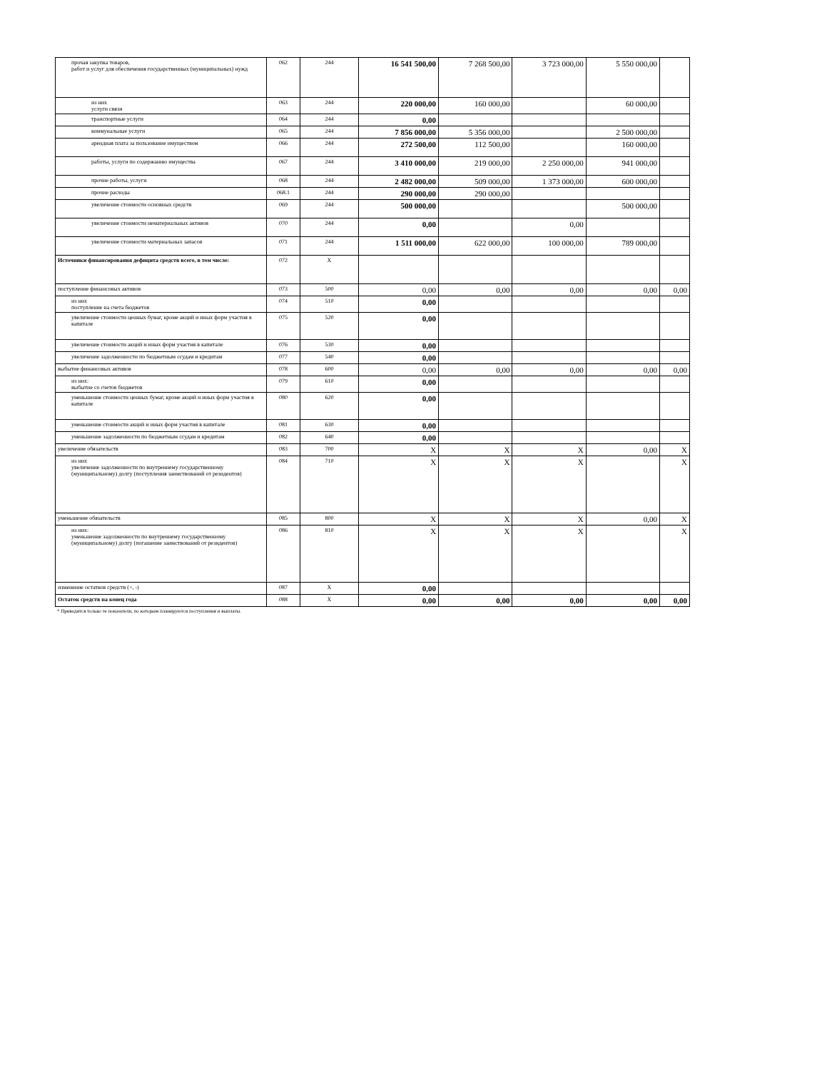| прочая закупка товаров, работ и услуг для обеспечения государственных (муниципальных) нужд | 062 | 244 | 16 541 500,00 | 7 268 500,00 | 3 723 000,00 | 5 550 000,00 | |
| из них услуги связи | 063 | 244 | 220 000,00 | 160 000,00 | | 60 000,00 | |
| транспортные услуги | 064 | 244 | 0,00 | | | | |
| коммунальные услуги | 065 | 244 | 7 856 000,00 | 5 356 000,00 | | 2 500 000,00 | |
| арендная плата за пользование имуществом | 066 | 244 | 272 500,00 | 112 500,00 | | 160 000,00 | |
| работы, услуги по содержанию имущества | 067 | 244 | 3 410 000,00 | 219 000,00 | 2 250 000,00 | 941 000,00 | |
| прочие работы, услуги | 068 | 244 | 2 482 000,00 | 509 000,00 | 1 373 000,00 | 600 000,00 | |
| прочие расходы | 068.1 | 244 | 290 000,00 | 290 000,00 | | | |
| увеличение стоимости основных средств | 069 | 244 | 500 000,00 | | | 500 000,00 | |
| увеличение стоимости нематериальных активов | 070 | 244 | 0,00 | | 0,00 | | |
| увеличение стоимости материальных запасов | 071 | 244 | 1 511 000,00 | 622 000,00 | 100 000,00 | 789 000,00 | |
| Источники финансирования дефицита средств всего, в том числе: | 072 | X | | | | | |
| поступление финансовых активов | 073 | 500 | 0,00 | 0,00 | 0,00 | 0,00 | 0,00 |
| из них поступление на счета бюджетов | 074 | 510 | 0,00 | | | | |
| увеличение стоимости ценных бумаг, кроме акций и иных форм участия в капитале | 075 | 520 | 0,00 | | | | |
| увеличение стоимости акций и иных форм участия в капитале | 076 | 530 | 0,00 | | | | |
| увеличение задолженности по бюджетным ссудам и кредитам | 077 | 540 | 0,00 | | | | |
| выбытие финансовых активов | 078 | 600 | 0,00 | 0,00 | 0,00 | 0,00 | 0,00 |
| из них: выбытие со счетов бюджетов | 079 | 610 | 0,00 | | | | |
| уменьшение стоимости ценных бумаг, кроме акций и иных форм участия в капитале | 080 | 620 | 0,00 | | | | |
| уменьшение стоимости акций и иных форм участия в капитале | 081 | 630 | 0,00 | | | | |
| уменьшение задолженности по бюджетным ссудам и кредитам | 082 | 640 | 0,00 | | | | |
| увеличение обязательств | 083 | 700 | X | X | X | 0,00 | X |
| из них увеличение задолженности по внутреннему государственному (муниципальному) долгу (поступления заимствований от резидентов) | 084 | 710 | X | X | X | | X |
| уменьшение обязательств | 085 | 800 | X | X | X | 0,00 | X |
| из них: уменьшение задолженности по внутреннему государственному (муниципальному) долгу (погашение заимствований от резидентов) | 086 | 810 | X | X | X | | X |
| изменение остатков средств (+, -) | 087 | X | 0,00 | | | | |
| Остаток средств на конец года | 088 | X | 0,00 | 0,00 | 0,00 | 0,00 | 0,00 |
* Приводятся только те показатели, по которым планируются поступления и выплаты.